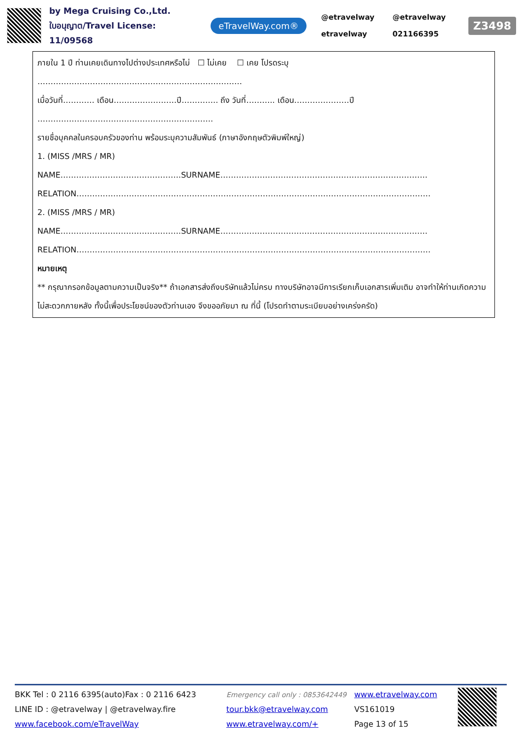by Mega Cruising Co.,Ltd.
ใบอนุญาต/Travel License: 11/09568
eTravelWay.com®
@etravelway
@etravelway
etravelway
021166395
Z3498
ภายใน 1 ปี ท่านเคยเดินทางไปต่างประเทศหรือไม่ ☐ ไม่เคย ☐ เคย โปรดระบุ
……………………………………………………………………
เมื่อวันที่………… เดือน……………………ปี………….. ถึง วันที่……….. เดือน…………………ปี
………………………………………………………….
รายชื่อบุคคลในครอบครัวของท่าน พร้อมระบุความสัมพันธ์ (ภาษาอังกฤษตัวพิมพ์ใหญ่)
1. (MISS /MRS / MR)
NAME……………………………………….SURNAME…………………………………………………………………….
RELATION………………………………………………………………………………………………………………………
2. (MISS /MRS / MR)
NAME……………………………………….SURNAME…………………………………………………………………….
RELATION………………………………………………………………………………………………………………………
หมายเหตุ
** กรุณากรอกข้อมูลตามความเป็นจริง** ถ้าเอกสารส่งถึงบริษัทแล้วไม่ครบ ทางบริษัทอาจมีการเรียกเก็บเอกสารเพิ่มเติม อาจทำให้ท่านเกิดความไม่สะดวกภายหลัง ทั้งนี้เพื่อประโยชน์ของตัวท่านเอง จึงขออภัยมา ณ ที่นี้ (โปรดทำตามระเบียบอย่างเคร่งครัด)
BKK Tel : 0 2116 6395(auto)Fax : 0 2116 6423
LINE ID : @etravelway | @etravelway.fire
www.facebook.com/eTravelWay
Emergency call only : 0853642449
tour.bkk@etravelway.com
www.etravelway.com/+
www.etravelway.com
VS161019
Page 13 of 15